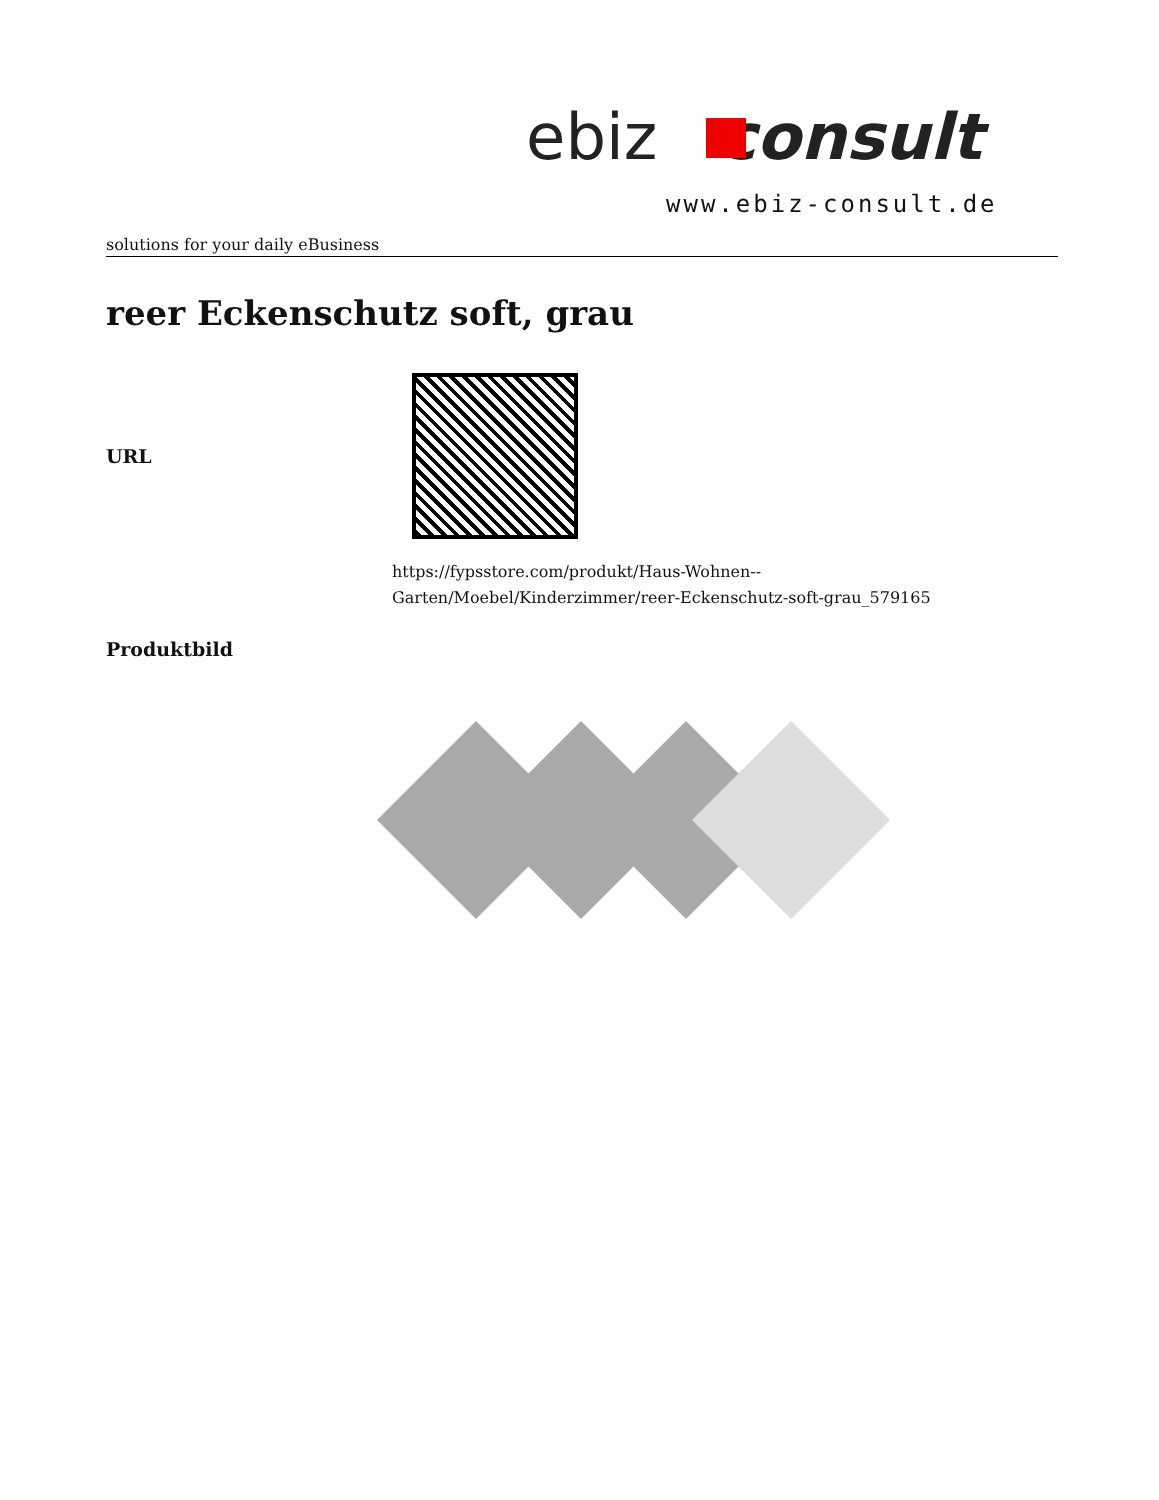ebiz consult
www.ebiz-consult.de
solutions for your daily eBusiness
reer Eckenschutz soft, grau
| URL | |
| | https://fypsstore.com/produkt/Haus-Wohnen-- Garten/Moebel/Kinderzimmer/reer-Eckenschutz-soft-grau_579165 |
| Produktbild | |